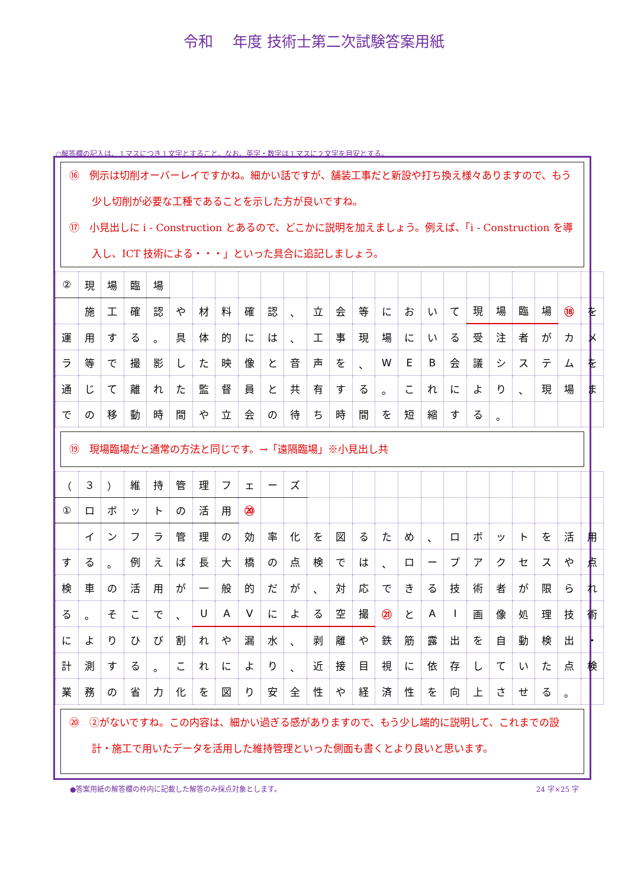令和　 年度 技術士第二次試験答案用紙
○解答欄の記入は、１マスにつき１文字とすること。なお、英字・数字は１マスに２文字を目安とする。
⑯　例示は切削オーバーレイですかね。細かい話ですが、舗装工事だと新設や打ち換え様々ありますので、もう少し切削が必要な工種であることを示した方が良いですね。
⑰　小見出しに i - Construction とあるので、どこかに説明を加えましょう。例えば、「i - Construction を導入し、ICT 技術による・・・」といった具合に追記しましょう。
| ② | 現 | 場 | 臨 | 場 | | | | | | | | | | | | | | | | | | | |
| | 施 | 工 | 確 | 認 | や | 材 | 料 | 確 | 認 | 、 | 立 | 会 | 等 | に | お | い | て | 現 | 場 | 臨 | 場 | ⑱ | を |
| 運 | 用 | す | る | 。 | 具 | 体 | 的 | に | は | 、 | 工 | 事 | 現 | 場 | に | い | る | 受 | 注 | 者 | が | カ | メ |
| ラ | 等 | で | 撮 | 影 | し | た | 映 | 像 | と | 音 | 声 | を | 、 | W | E | B | 会 | 議 | シ | ス | テ | ム | を |
| 通 | じ | て | 離 | れ | た | 監 | 督 | 員 | と | 共 | 有 | す | る | 。 | こ | れ | に | よ | り | 、 | 現 | 場 | ま |
| で | の | 移 | 動 | 時 | 間 | や | 立 | 会 | の | 待 | ち | 時 | 間 | を | 短 | 縮 | す | る | 。 | | | | |
⑲　現場臨場だと通常の方法と同じです。→「遠隔臨場」※小見出し共
| （ | ３ | ） | 維 | 持 | 管 | 理 | フ | ェ | ー | ズ | | | | | | | | | | | | | |
| ① | ロ | ボ | ッ | ト | の | 活 | 用 | ⑳ | | | | | | | | | | | | | | | |
| | イ | ン | フ | ラ | 管 | 理 | の | 効 | 率 | 化 | を | 図 | る | た | め | 、 | ロ | ボ | ッ | ト | を | 活 | 用 |
| す | る | 。 | 例 | え | ば | 長 | 大 | 橋 | の | 点 | 検 | で | は | 、 | ロ | ー | プ | ア | ク | セ | ス | や | 点 |
| 検 | 車 | の | 活 | 用 | が | 一 | 般 | 的 | だ | が | 、 | 対 | 応 | で | き | る | 技 | 術 | 者 | が | 限 | ら | れ |
| る | 。 | そ | こ | で | 、 | U | A | V | に | よ | る | 空 | 撮 | ㉑ | と | A | I | 画 | 像 | 処 | 理 | 技 | 術 |
| に | よ | り | ひ | び | 割 | れ | や | 漏 | 水 | 、 | 剥 | 離 | や | 鉄 | 筋 | 露 | 出 | を | 自 | 動 | 検 | 出 | ・ |
| 計 | 測 | す | る | 。 | こ | れ | に | よ | り | 、 | 近 | 接 | 目 | 視 | に | 依 | 存 | し | て | い | た | 点 | 検 |
| 業 | 務 | の | 省 | 力 | 化 | を | 図 | り | 安 | 全 | 性 | や | 経 | 済 | 性 | を | 向 | 上 | さ | せ | る | 。 | |
⑳　②がないですね。この内容は、細かい過ぎる感がありますので、もう少し端的に説明して、これまでの設計・施工で用いたデータを活用した維持管理といった側面も書くとより良いと思います。
●答案用紙の解答欄の枠内に記載した解答のみ採点対象とします。 24 字×25 字